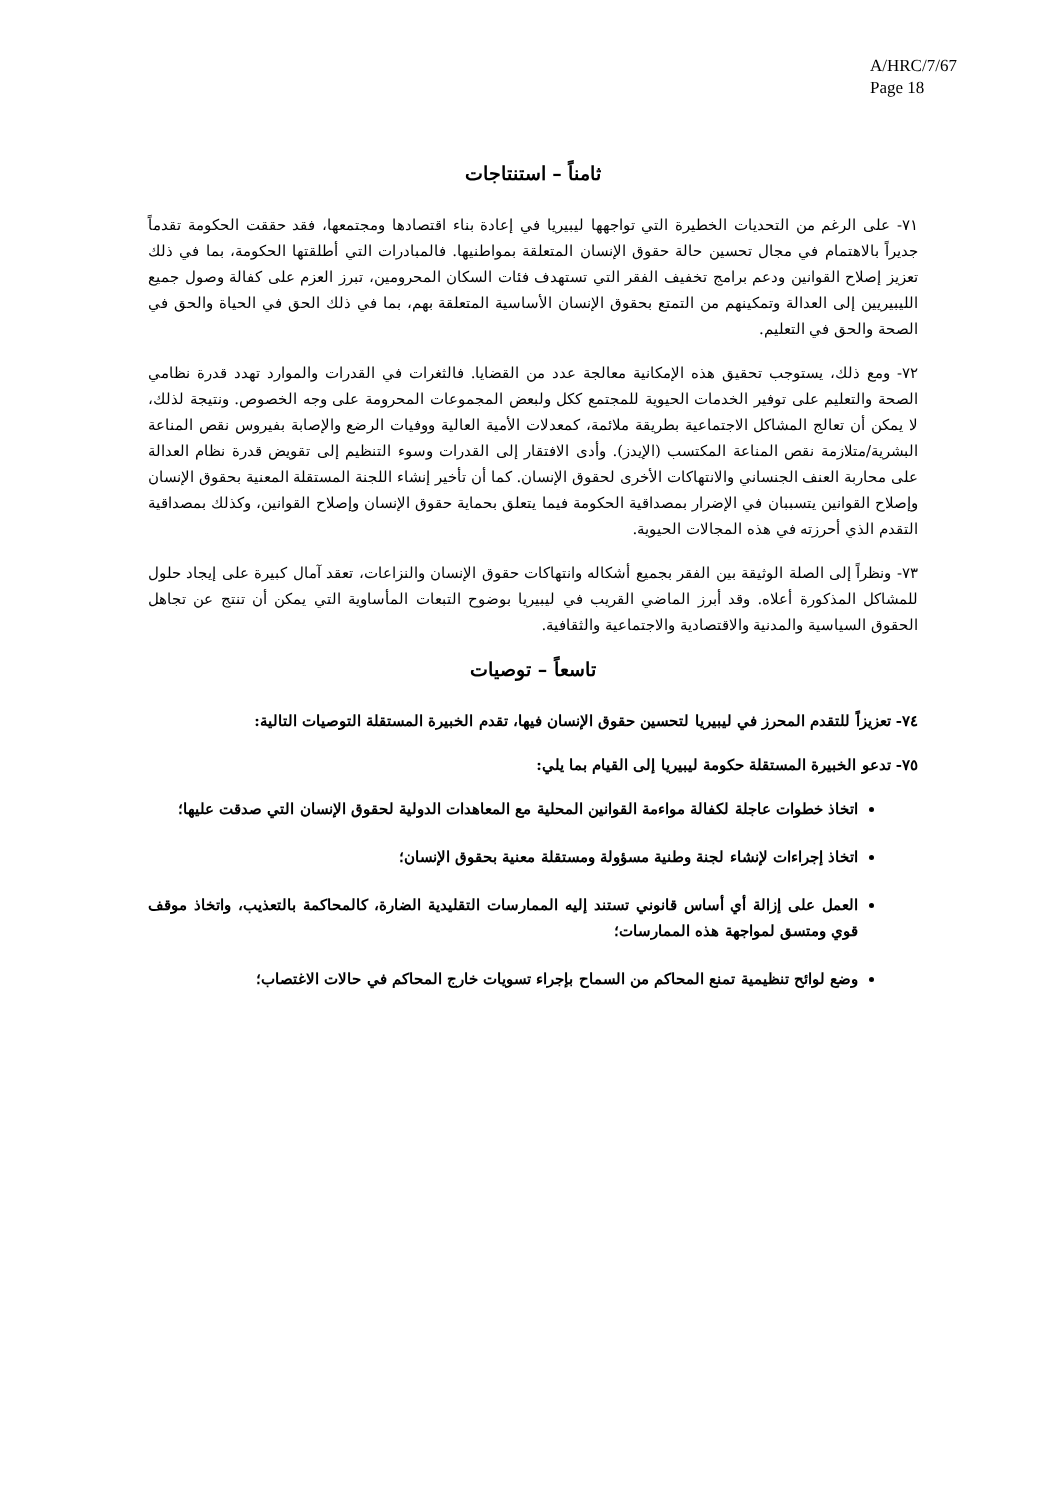A/HRC/7/67
Page 18
ثامناً – استنتاجات
٧١- على الرغم من التحديات الخطيرة التي تواجهها ليبيريا في إعادة بناء اقتصادها ومجتمعها، فقد حققت الحكومة تقدماً جديراً بالاهتمام في مجال تحسين حالة حقوق الإنسان المتعلقة بمواطنيها. فالمبادرات التي أطلقتها الحكومة، بما في ذلك تعزيز إصلاح القوانين ودعم برامج تخفيف الفقر التي تستهدف فئات السكان المحرومين، تبرز العزم على كفالة وصول جميع الليبيريين إلى العدالة وتمكينهم من التمتع بحقوق الإنسان الأساسية المتعلقة بهم، بما في ذلك الحق في الحياة والحق في الصحة والحق في التعليم.
٧٢- ومع ذلك، يستوجب تحقيق هذه الإمكانية معالجة عدد من القضايا. فالثغرات في القدرات والموارد تهدد قدرة نظامي الصحة والتعليم على توفير الخدمات الحيوية للمجتمع ككل ولبعض المجموعات المحرومة على وجه الخصوص. ونتيجة لذلك، لا يمكن أن تعالج المشاكل الاجتماعية بطريقة ملائمة، كمعدلات الأمية العالية ووفيات الرضع والإصابة بفيروس نقص المناعة البشرية/متلازمة نقص المناعة المكتسب (الإيدز). وأدى الافتقار إلى القدرات وسوء التنظيم إلى تقويض قدرة نظام العدالة على محاربة العنف الجنساني والانتهاكات الأخرى لحقوق الإنسان. كما أن تأخير إنشاء اللجنة المستقلة المعنية بحقوق الإنسان وإصلاح القوانين يتسببان في الإضرار بمصداقية الحكومة فيما يتعلق بحماية حقوق الإنسان وإصلاح القوانين، وكذلك بمصداقية التقدم الذي أحرزته في هذه المجالات الحيوية.
٧٣- ونظراً إلى الصلة الوثيقة بين الفقر بجميع أشكاله وانتهاكات حقوق الإنسان والنزاعات، تعقد آمال كبيرة على إيجاد حلول للمشاكل المذكورة أعلاه. وقد أبرز الماضي القريب في ليبيريا بوضوح التبعات المأساوية التي يمكن أن تنتج عن تجاهل الحقوق السياسية والمدنية والاقتصادية والاجتماعية والثقافية.
تاسعاً – توصيات
٧٤- تعزيزاً للتقدم المحرز في ليبيريا لتحسين حقوق الإنسان فيها، تقدم الخبيرة المستقلة التوصيات التالية:
٧٥- تدعو الخبيرة المستقلة حكومة ليبيريا إلى القيام بما يلي:
اتخاذ خطوات عاجلة لكفالة مواءمة القوانين المحلية مع المعاهدات الدولية لحقوق الإنسان التي صدقت عليها؛
اتخاذ إجراءات لإنشاء لجنة وطنية مسؤولة ومستقلة معنية بحقوق الإنسان؛
العمل على إزالة أي أساس قانوني تستند إليه الممارسات التقليدية الضارة، كالمحاكمة بالتعذيب، واتخاذ موقف قوي ومتسق لمواجهة هذه الممارسات؛
وضع لوائح تنظيمية تمنع المحاكم من السماح بإجراء تسويات خارج المحاكم في حالات الاغتصاب؛